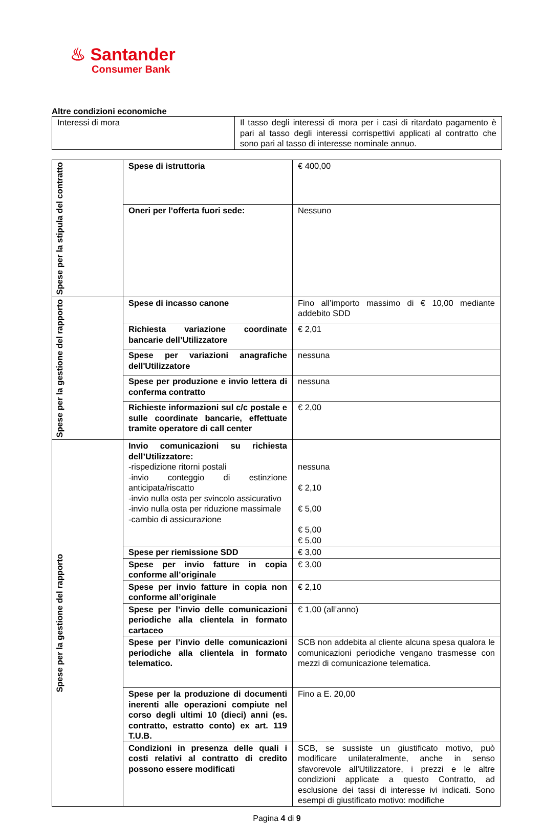♨ Santander
Consumer Bank
Altre condizioni economiche
| Interessi di mora | Il tasso degli interessi di mora per i casi di ritardato pagamento è pari al tasso degli interessi corrispettivi applicati al contratto che sono pari al tasso di interesse nominale annuo. |
| Spese per la stipula del contratto | Spese di istruttoria | € 400,00 |
| | Oneri per l’offerta fuori sede: | Nessuno |
| Spese per la gestione del rapporto | Spese di incasso canone | Fino all’importo massimo di € 10,00 mediante addebito SDD |
| | Richiesta variazione coordinate bancarie dell’Utilizzatore | € 2,01 |
| | Spese per variazioni anagrafiche dell'Utilizzatore | nessuna |
| | Spese per produzione e invio lettera di conferma contratto | nessuna |
| | Richieste informazioni sul c/c postale e sulle coordinate bancarie, effettuate tramite operatore di call center | € 2,00 |
| Spese per la gestione del rapporto | Invio comunicazioni su richiesta dell’Utilizzatore: -rispedizione ritorni postali -invio conteggio di estinzione anticipata/riscatto -invio nulla osta per svincolo assicurativo -invio nulla osta per riduzione massimale -cambio di assicurazione | nessuna € 2,10 € 5,00 € 5,00 € 5,00 |
| | Spese per riemissione SDD | € 3,00 |
| | Spese per invio fatture in copia conforme all’originale | € 3,00 |
| | Spese per invio fatture in copia non conforme all’originale | € 2,10 |
| | Spese per l’invio delle comunicazioni periodiche alla clientela in formato cartaceo | € 1,00 (all’anno) |
| | Spese per l’invio delle comunicazioni periodiche alla clientela in formato telematico. | SCB non addebita al cliente alcuna spesa qualora le comunicazioni periodiche vengano trasmesse con mezzi di comunicazione telematica. |
| | Spese per la produzione di documenti inerenti alle operazioni compiute nel corso degli ultimi 10 (dieci) anni (es. contratto, estratto conto) ex art. 119 T.U.B. | Fino a E. 20,00 |
| | Condizioni in presenza delle quali i costi relativi al contratto di credito possono essere modificati | SCB, se sussiste un giustificato motivo, può modificare unilateralmente, anche in senso sfavorevole all'Utilizzatore, i prezzi e le altre condizioni applicate a questo Contratto, ad esclusione dei tassi di interesse ivi indicati. Sono esempi di giustificato motivo: modifiche |
Pagina 4 di 9